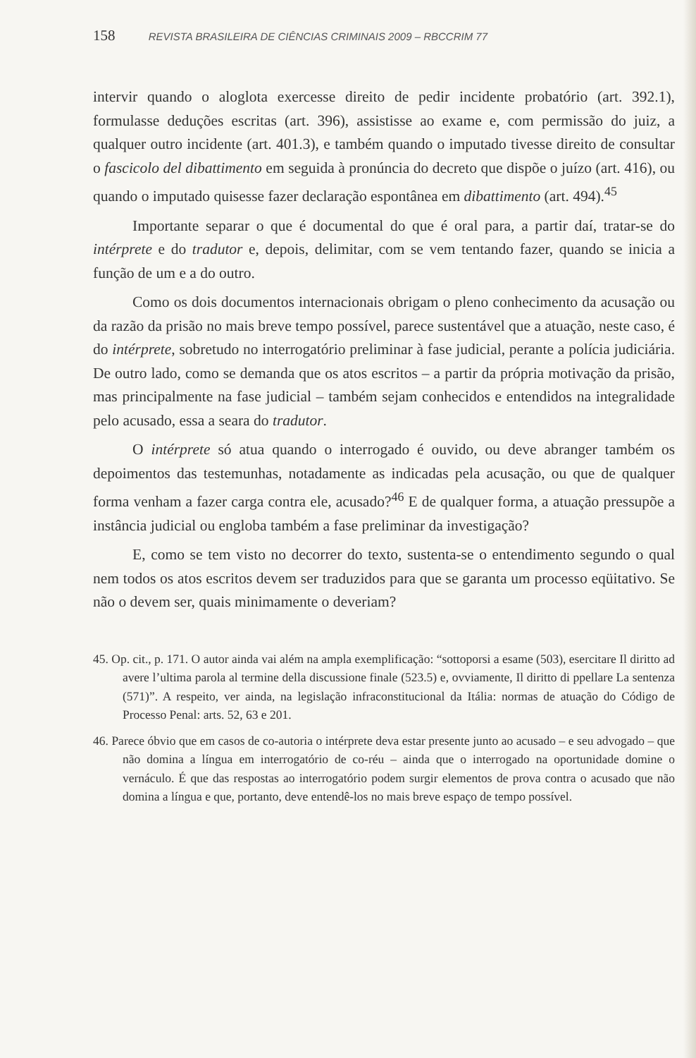158 REVISTA BRASILEIRA DE CIÊNCIAS CRIMINAIS 2009 – RBCCRIM 77
intervir quando o aloglota exercesse direito de pedir incidente probatório (art. 392.1), formulasse deduções escritas (art. 396), assistisse ao exame e, com permissão do juiz, a qualquer outro incidente (art. 401.3), e também quando o imputado tivesse direito de consultar o fascicolo del dibattimento em seguida à pronúncia do decreto que dispõe o juízo (art. 416), ou quando o imputado quisesse fazer declaração espontânea em dibattimento (art. 494).<sup>45</sup>
Importante separar o que é documental do que é oral para, a partir daí, tratar-se do intérprete e do tradutor e, depois, delimitar, com se vem tentando fazer, quando se inicia a função de um e a do outro.
Como os dois documentos internacionais obrigam o pleno conhecimento da acusação ou da razão da prisão no mais breve tempo possível, parece sustentável que a atuação, neste caso, é do intérprete, sobretudo no interrogatório preliminar à fase judicial, perante a polícia judiciária. De outro lado, como se demanda que os atos escritos – a partir da própria motivação da prisão, mas principalmente na fase judicial – também sejam conhecidos e entendidos na integralidade pelo acusado, essa a seara do tradutor.
O intérprete só atua quando o interrogado é ouvido, ou deve abranger também os depoimentos das testemunhas, notadamente as indicadas pela acusação, ou que de qualquer forma venham a fazer carga contra ele, acusado?<sup>46</sup> E de qualquer forma, a atuação pressupõe a instância judicial ou engloba também a fase preliminar da investigação?
E, como se tem visto no decorrer do texto, sustenta-se o entendimento segundo o qual nem todos os atos escritos devem ser traduzidos para que se garanta um processo eqüitativo. Se não o devem ser, quais minimamente o deveriam?
45. Op. cit., p. 171. O autor ainda vai além na ampla exemplificação: “sottoporsi a esame (503), esercitare Il diritto ad avere l’ultima parola al termine della discussione finale (523.5) e, ovviamente, Il diritto di ppellare La sentenza (571)”. A respeito, ver ainda, na legislação infraconstitucional da Itália: normas de atuação do Código de Processo Penal: arts. 52, 63 e 201.
46. Parece óbvio que em casos de co-autoria o intérprete deva estar presente junto ao acusado – e seu advogado – que não domina a língua em interrogatório de co-réu – ainda que o interrogado na oportunidade domine o vernáculo. É que das respostas ao interrogatório podem surgir elementos de prova contra o acusado que não domina a língua e que, portanto, deve entendê-los no mais breve espaço de tempo possível.